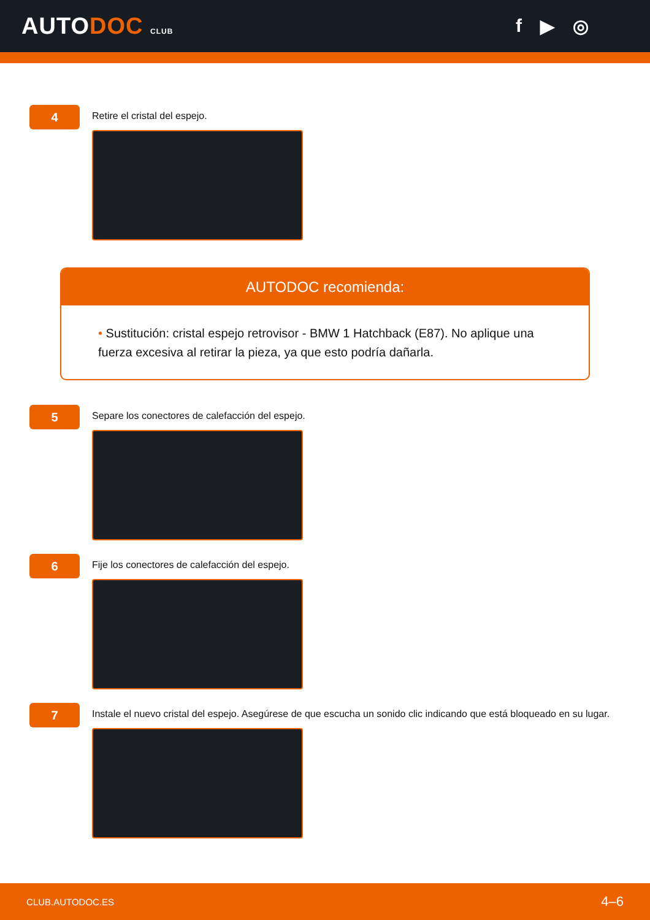AUTODOC CLUB
f ▶ ◎
4
Retire el cristal del espejo.
AUTODOC recomienda:
• Sustitución: cristal espejo retrovisor - BMW 1 Hatchback (E87). No aplique una fuerza excesiva al retirar la pieza, ya que esto podría dañarla.
5
Separe los conectores de calefacción del espejo.
6
Fije los conectores de calefacción del espejo.
7
Instale el nuevo cristal del espejo. Asegúrese de que escucha un sonido clic indicando que está bloqueado en su lugar.
CLUB.AUTODOC.ES 4–6